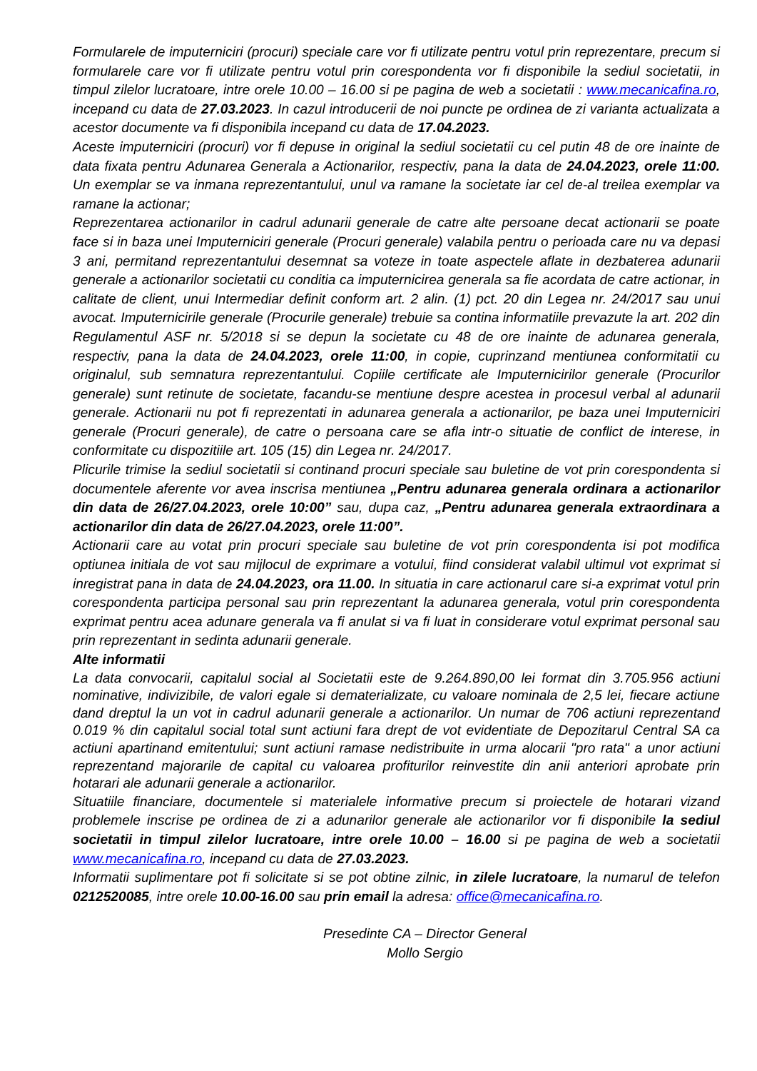Formularele de imputerniciri (procuri) speciale care vor fi utilizate pentru votul prin reprezentare, precum si formularele care vor fi utilizate pentru votul prin corespondenta vor fi disponibile la sediul societatii, in timpul zilelor lucratoare, intre orele 10.00 – 16.00 si pe pagina de web a societatii : www.mecanicafina.ro, incepand cu data de 27.03.2023. In cazul introducerii de noi puncte pe ordinea de zi varianta actualizata a acestor documente va fi disponibila incepand cu data de 17.04.2023.
Aceste imputerniciri (procuri) vor fi depuse in original la sediul societatii cu cel putin 48 de ore inainte de data fixata pentru Adunarea Generala a Actionarilor, respectiv, pana la data de 24.04.2023, orele 11:00. Un exemplar se va inmana reprezentantului, unul va ramane la societate iar cel de-al treilea exemplar va ramane la actionar;
Reprezentarea actionarilor in cadrul adunarii generale de catre alte persoane decat actionarii se poate face si in baza unei Imputerniciri generale (Procuri generale) valabila pentru o perioada care nu va depasi 3 ani, permitand reprezentantului desemnat sa voteze in toate aspectele aflate in dezbaterea adunarii generale a actionarilor societatii cu conditia ca imputernicirea generala sa fie acordata de catre actionar, in calitate de client, unui Intermediar definit conform art. 2 alin. (1) pct. 20 din Legea nr. 24/2017 sau unui avocat. Imputernicirile generale (Procurile generale) trebuie sa contina informatiile prevazute la art. 202 din Regulamentul ASF nr. 5/2018 si se depun la societate cu 48 de ore inainte de adunarea generala, respectiv, pana la data de 24.04.2023, orele 11:00, in copie, cuprinzand mentiunea conformitatii cu originalul, sub semnatura reprezentantului. Copiile certificate ale Imputernicirilor generale (Procurilor generale) sunt retinute de societate, facandu-se mentiune despre acestea in procesul verbal al adunarii generale. Actionarii nu pot fi reprezentati in adunarea generala a actionarilor, pe baza unei Imputerniciri generale (Procuri generale), de catre o persoana care se afla intr-o situatie de conflict de interese, in conformitate cu dispozitiile art. 105 (15) din Legea nr. 24/2017.
Plicurile trimise la sediul societatii si continand procuri speciale sau buletine de vot prin corespondenta si documentele aferente vor avea inscrisa mentiunea „Pentru adunarea generala ordinara a actionarilor din data de 26/27.04.2023, orele 10:00” sau, dupa caz, „Pentru adunarea generala extraordinara a actionarilor din data de 26/27.04.2023, orele 11:00”.
Actionarii care au votat prin procuri speciale sau buletine de vot prin corespondenta isi pot modifica optiunea initiala de vot sau mijlocul de exprimare a votului, fiind considerat valabil ultimul vot exprimat si inregistrat pana in data de 24.04.2023, ora 11.00. In situatia in care actionarul care si-a exprimat votul prin corespondenta participa personal sau prin reprezentant la adunarea generala, votul prin corespondenta exprimat pentru acea adunare generala va fi anulat si va fi luat in considerare votul exprimat personal sau prin reprezentant in sedinta adunarii generale.
Alte informatii
La data convocarii, capitalul social al Societatii este de 9.264.890,00 lei format din 3.705.956 actiuni nominative, indivizibile, de valori egale si dematerializate, cu valoare nominala de 2,5 lei, fiecare actiune dand dreptul la un vot in cadrul adunarii generale a actionarilor. Un numar de 706 actiuni reprezentand 0.019 % din capitalul social total sunt actiuni fara drept de vot evidentiate de Depozitarul Central SA ca actiuni apartinand emitentului; sunt actiuni ramase nedistribuite in urma alocarii "pro rata" a unor actiuni reprezentand majorarile de capital cu valoarea profiturilor reinvestite din anii anteriori aprobate prin hotarari ale adunarii generale a actionarilor.
Situatiile financiare, documentele si materialele informative precum si proiectele de hotarari vizand problemele inscrise pe ordinea de zi a adunarilor generale ale actionarilor vor fi disponibile la sediul societatii in timpul zilelor lucratoare, intre orele 10.00 – 16.00 si pe pagina de web a societatii www.mecanicafina.ro, incepand cu data de 27.03.2023.
Informatii suplimentare pot fi solicitate si se pot obtine zilnic, in zilele lucratoare, la numarul de telefon 0212520085, intre orele 10.00-16.00 sau prin email la adresa: office@mecanicafina.ro.
Presedinte CA – Director General
Mollo Sergio